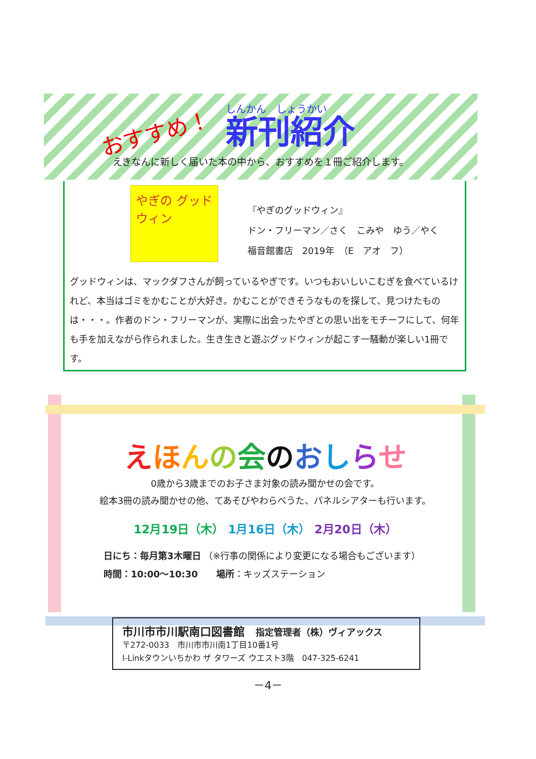おすすめ！
しんかん　しょうかい
新刊紹介
えきなんに新しく届いた本の中から、おすすめを１冊ご紹介します。
やぎの グッドウィン
『やぎのグッドウィン』
ドン・フリーマン／さく　こみや　ゆう／やく
福音館書店　2019年　（E　アオ　フ）
グッドウィンは、マックダフさんが飼っているやぎです。いつもおいしいこむぎを食べているけれど、本当はゴミをかむことが大好き。かむことができそうなものを探して、見つけたものは・・・。作者のドン・フリーマンが、実際に出会ったやぎとの思い出をモチーフにして、何年も手を加えながら作られました。生き生きと遊ぶグッドウィンが起こす一騒動が楽しい1冊です。
えほんの会のおしらせ
0歳から3歳までのお子さま対象の読み聞かせの会です。
絵本3冊の読み聞かせの他、てあそびやわらべうた、パネルシアターも行います。
12月19日（木） 1月16日（木） 2月20日（木）
日にち：毎月第3木曜日 （※行事の関係により変更になる場合もございます）
時間：10:00～10:30　　場所：キッズステーション
市川市市川駅南口図書館　指定管理者（株）ヴィアックス
〒272-0033　市川市市川南1丁目10番1号
I-Linkタウンいちかわ ザ タワーズ ウエスト3階　047-325-6241
－4－